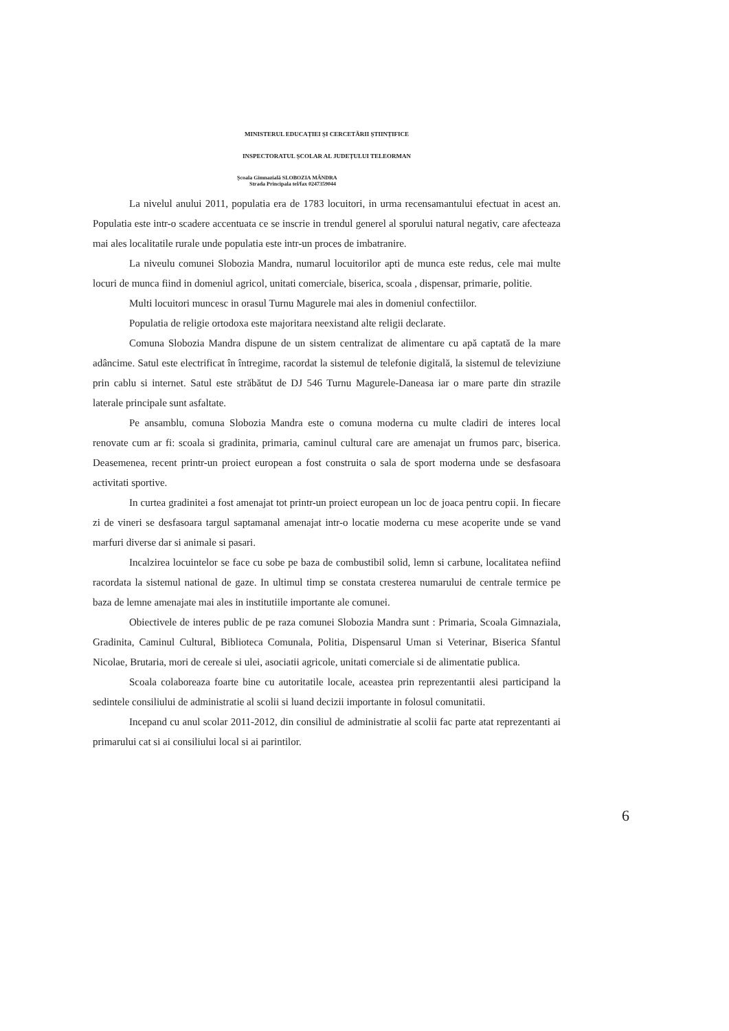MINISTERUL EDUCAȚIEI ȘI CERCETĂRII ȘTIINȚIFICE
INSPECTORATUL ȘCOLAR AL JUDEȚULUI TELEORMAN
Școala Gimnazială SLOBOZIA MÂNDRA
Strada Principala tel/fax 0247359044
La nivelul anului 2011, populatia era de 1783 locuitori, in urma recensamantului efectuat in acest an. Populatia este intr-o scadere accentuata ce se inscrie in trendul generel al sporului natural negativ, care afecteaza mai ales localitatile rurale unde populatia este intr-un proces de imbatranire.
La niveulu comunei Slobozia Mandra, numarul locuitorilor apti de munca este redus, cele mai multe locuri de munca fiind in domeniul agricol, unitati comerciale, biserica, scoala , dispensar, primarie, politie.
Multi locuitori muncesc in orasul Turnu Magurele mai ales in domeniul confectiilor.
Populatia de religie ortodoxa este majoritara neexistand alte religii declarate.
Comuna Slobozia Mandra dispune de un sistem centralizat de alimentare cu apă captată de la mare adâncime. Satul este electrificat în întregime, racordat la sistemul de telefonie digitală, la sistemul de televiziune prin cablu si internet. Satul este străbătut de DJ 546 Turnu Magurele-Daneasa iar o mare parte din strazile laterale principale sunt asfaltate.
Pe ansamblu, comuna Slobozia Mandra este o comuna moderna cu multe cladiri de interes local renovate cum ar fi: scoala si gradinita, primaria, caminul cultural care are amenajat un frumos parc, biserica. Deasemenea, recent printr-un proiect european a fost construita o sala de sport moderna unde se desfasoara activitati sportive.
In curtea gradinitei a fost amenajat tot printr-un proiect european un loc de joaca pentru copii. In fiecare zi de vineri se desfasoara targul saptamanal amenajat intr-o locatie moderna cu mese acoperite unde se vand marfuri diverse dar si animale si pasari.
Incalzirea locuintelor se face cu sobe pe baza de combustibil solid, lemn si carbune, localitatea nefiind racordata la sistemul national de gaze. In ultimul timp se constata cresterea numarului de centrale termice pe baza de lemne amenajate mai ales in institutiile importante ale comunei.
Obiectivele de interes public de pe raza comunei Slobozia Mandra sunt : Primaria, Scoala Gimnaziala, Gradinita, Caminul Cultural, Biblioteca Comunala, Politia, Dispensarul Uman si Veterinar, Biserica Sfantul Nicolae, Brutaria, mori de cereale si ulei, asociatii agricole, unitati comerciale si de alimentatie publica.
Scoala colaboreaza foarte bine cu autoritatile locale, aceastea prin reprezentantii alesi participand la sedintele consiliului de administratie al scolii si luand decizii importante in folosul comunitatii.
Incepand cu anul scolar 2011-2012, din consiliul de administratie al scolii fac parte atat reprezentanti ai primarului cat si ai consiliului local si ai parintilor.
6